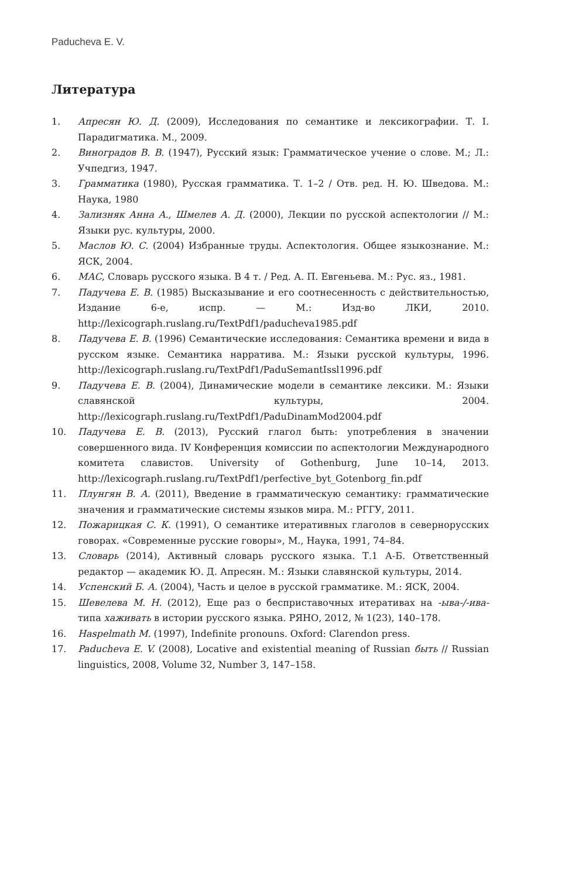Paducheva E. V.
Литература
1. Апресян Ю. Д. (2009), Исследования по семантике и лексикографии. Т. I. Парадигматика. М., 2009.
2. Виноградов В. В. (1947), Русский язык: Грамматическое учение о слове. М.; Л.: Учпедгиз, 1947.
3. Грамматика (1980), Русская грамматика. Т. 1–2 / Отв. ред. Н. Ю. Шведова. М.: Наука, 1980
4. Зализняк Анна А., Шмелев А. Д. (2000), Лекции по русской аспектологии // М.: Языки рус. культуры, 2000.
5. Маслов Ю. С. (2004) Избранные труды. Аспектология. Общее языкознание. М.: ЯСК, 2004.
6. МАС, Словарь русского языка. В 4 т. / Ред. А. П. Евгеньева. М.: Рус. яз., 1981.
7. Падучева Е. В. (1985) Высказывание и его соотнесенность с действительностью, Издание 6-е, испр. — М.: Изд-во ЛКИ, 2010. http://lexicograph.ruslang.ru/TextPdf1/paducheva1985.pdf
8. Падучева Е. В. (1996) Семантические исследования: Семантика времени и вида в русском языке. Семантика нарратива. М.: Языки русской культуры, 1996. http://lexicograph.ruslang.ru/TextPdf1/PaduSemantIssl1996.pdf
9. Падучева Е. В. (2004), Динамические модели в семантике лексики. М.: Языки славянской культуры, 2004. http://lexicograph.ruslang.ru/TextPdf1/PaduDinamMod2004.pdf
10. Падучева Е. В. (2013), Русский глагол быть: употребления в значении совершенного вида. IV Конференция комиссии по аспектологии Международного комитета славистов. University of Gothenburg, June 10–14, 2013. http://lexicograph.ruslang.ru/TextPdf1/perfective_byt_Gotenborg_fin.pdf
11. Плунгян В. А. (2011), Введение в грамматическую семантику: грамматические значения и грамматические системы языков мира. М.: РГГУ, 2011.
12. Пожарицкая С. К. (1991), О семантике итеративных глаголов в севернорусских говорах. «Современные русские говоры», М., Наука, 1991, 74–84.
13. Словарь (2014), Активный словарь русского языка. Т.1 А-Б. Ответственный редактор — академик Ю. Д. Апресян. М.: Языки славянской культуры, 2014.
14. Успенский Б. А. (2004), Часть и целое в русской грамматике. М.: ЯСК, 2004.
15. Шевелева М. Н. (2012), Еще раз о бесприставочных итеративах на -ыва-/-ива- типа хаживать в истории русского языка. РЯНО, 2012, № 1(23), 140–178.
16. Haspelmath M. (1997), Indefinite pronouns. Oxford: Clarendon press.
17. Paducheva E. V. (2008), Locative and existential meaning of Russian быть // Russian linguistics, 2008, Volume 32, Number 3, 147–158.